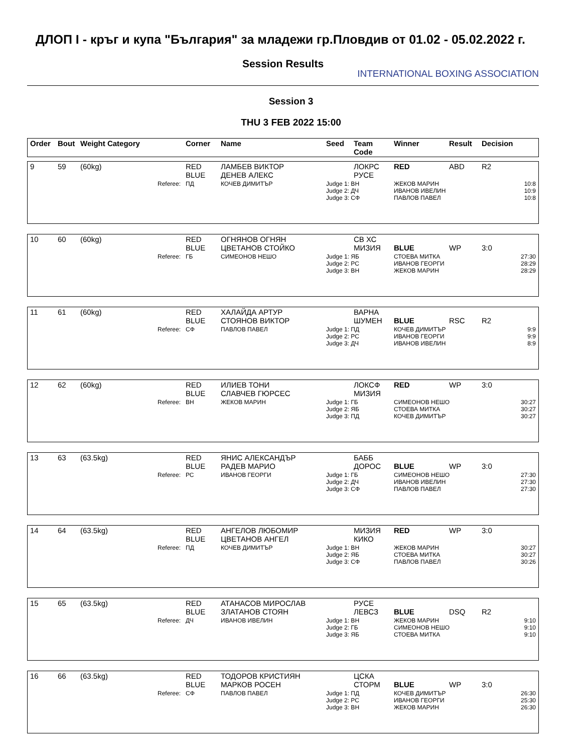ДЛОП I - кръг и купа "България" за младежи гр.Пловдив от 01.02 - 05.02.2022 г.
Session Results
INTERNATIONAL BOXING ASSOCIATION
Session 3
THU 3 FEB 2022 15:00
| Order | Bout | Weight Category | Corner | Name | Seed | Team Code | Winner | Result | Decision |
| --- | --- | --- | --- | --- | --- | --- | --- | --- | --- |
| 9 | 59 | (60kg) | RED BLUE | ЛАМБЕВ ВИКТОР ДЕНЕВ АЛЕКС | | ЛОКРС РУСЕ | RED | ABD | R2 |
| Referee: | | | ПД | КОЧЕВ ДИМИТЪР | Judge 1: ВН Judge 2: ДЧ Judge 3: СФ | | ЖЕКОВ МАРИН ИВАНОВ ИВЕЛИН ПАВЛОВ ПАВЕЛ | | 10:8 10:9 10:8 |
| 10 | 60 | (60kg) | RED BLUE | ОГНЯНОВ ОГНЯН ЦВЕТАНОВ СТОЙКО | | СВ ХС МИЗИЯ | BLUE | WP | 3:0 |
| Referee: | | | ГБ | СИМЕОНОВ НЕШО | Judge 1: ЯБ Judge 2: РС Judge 3: ВН | | СТОЕВА МИТКА ИВАНОВ ГЕОРГИ ЖЕКОВ МАРИН | | 27:30 28:29 28:29 |
| 11 | 61 | (60kg) | RED BLUE | ХАЛАЙДА АРТУР СТОЯНОВ ВИКТОР | | ВАРНА ШУМЕН | BLUE | RSC | R2 |
| Referee: | | | СФ | ПАВЛОВ ПАВЕЛ | Judge 1: ПД Judge 2: РС Judge 3: ДЧ | | КОЧЕВ ДИМИТЪР ИВАНОВ ГЕОРГИ ИВАНОВ ИВЕЛИН | | 9:9 9:9 8:9 |
| 12 | 62 | (60kg) | RED BLUE | ИЛИЕВ ТОНИ СЛАВЧЕВ ГЮРСЕС | | ЛОКСФ МИЗИЯ | RED | WP | 3:0 |
| Referee: | | | ВН | ЖЕКОВ МАРИН | Judge 1: ГБ Judge 2: ЯБ Judge 3: ПД | | СИМЕОНОВ НЕШО СТОЕВА МИТКА КОЧЕВ ДИМИТЪР | | 30:27 30:27 30:27 |
| 13 | 63 | (63.5kg) | RED BLUE | ЯНИС АЛЕКСАНДЪР РАДЕВ МАРИО | | БАББ ДОРОС | BLUE | WP | 3:0 |
| Referee: | | | РС | ИВАНОВ ГЕОРГИ | Judge 1: ГБ Judge 2: ДЧ Judge 3: СФ | | СИМЕОНОВ НЕШО ИВАНОВ ИВЕЛИН ПАВЛОВ ПАВЕЛ | | 27:30 27:30 27:30 |
| 14 | 64 | (63.5kg) | RED BLUE | АНГЕЛОВ ЛЮБОМИР ЦВЕТАНОВ АНГЕЛ | | МИЗИЯ КИКО | RED | WP | 3:0 |
| Referee: | | | ПД | КОЧЕВ ДИМИТЪР | Judge 1: ВН Judge 2: ЯБ Judge 3: СФ | | ЖЕКОВ МАРИН СТОЕВА МИТКА ПАВЛОВ ПАВЕЛ | | 30:27 30:27 30:26 |
| 15 | 65 | (63.5kg) | RED BLUE | АТАНАСОВ МИРОСЛАВ ЗЛАТАНОВ СТОЯН | | РУСЕ ЛЕВСЗ | BLUE | DSQ | R2 |
| Referee: | | | ДЧ | ИВАНОВ ИВЕЛИН | Judge 1: ВН Judge 2: ГБ Judge 3: ЯБ | | ЖЕКОВ МАРИН СИМЕОНОВ НЕШО СТОЕВА МИТКА | | 9:10 9:10 9:10 |
| 16 | 66 | (63.5kg) | RED BLUE | ТОДОРОВ КРИСТИЯН МАРКОВ РОСЕН | | ЦСКА СТОРМ | BLUE | WP | 3:0 |
| Referee: | | | СФ | ПАВЛОВ ПАВЕЛ | Judge 1: ПД Judge 2: РС Judge 3: ВН | | КОЧЕВ ДИМИТЪР ИВАНОВ ГЕОРГИ ЖЕКОВ МАРИН | | 26:30 25:30 26:30 |